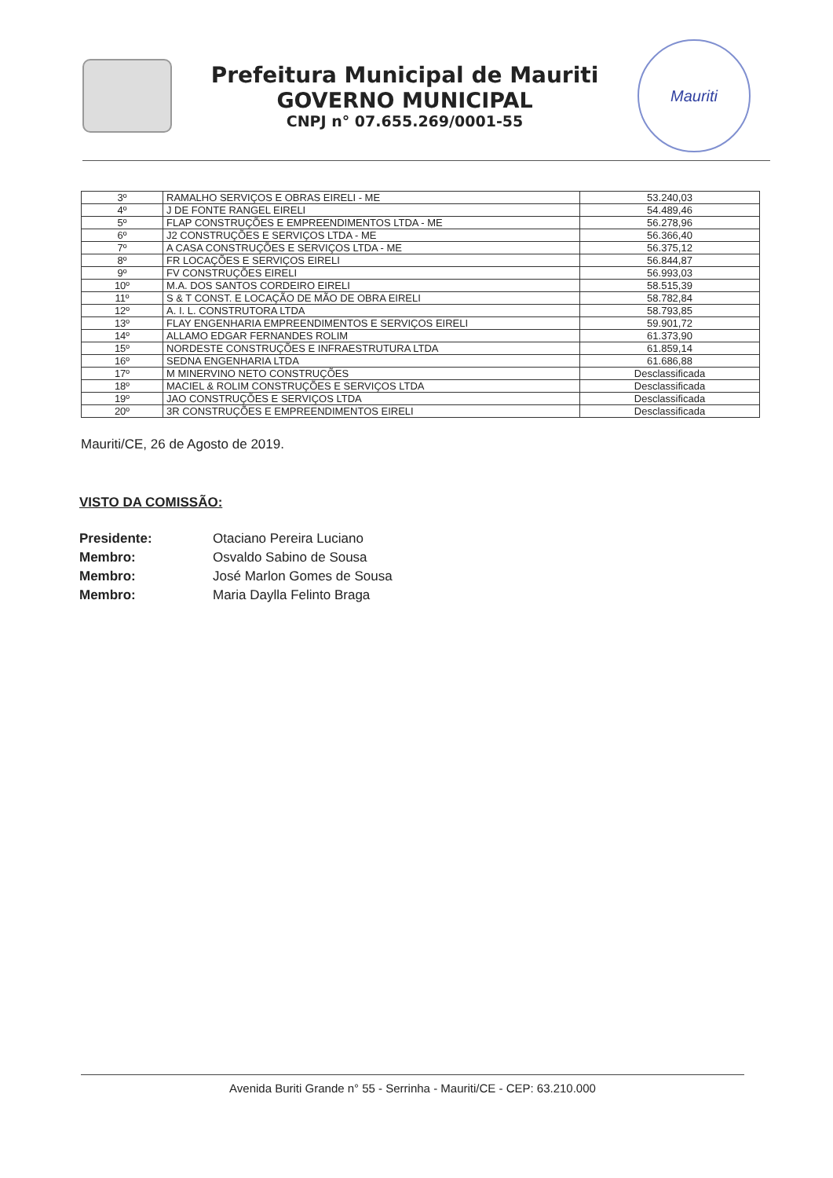Prefeitura Municipal de Mauriti
GOVERNO MUNICIPAL
CNPJ n° 07.655.269/0001-55
Mauriti
| 3º | RAMALHO SERVIÇOS E OBRAS EIRELI - ME | 53.240,03 |
| 4º | J DE FONTE RANGEL EIRELI | 54.489,46 |
| 5º | FLAP CONSTRUÇÕES E EMPREENDIMENTOS LTDA - ME | 56.278,96 |
| 6º | J2 CONSTRUÇÕES E SERVIÇOS LTDA - ME | 56.366,40 |
| 7º | A CASA CONSTRUÇÕES E SERVIÇOS LTDA - ME | 56.375,12 |
| 8º | FR LOCAÇÕES E SERVIÇOS EIRELI | 56.844,87 |
| 9º | FV CONSTRUÇÕES EIRELI | 56.993,03 |
| 10º | M.A. DOS SANTOS CORDEIRO EIRELI | 58.515,39 |
| 11º | S & T CONST. E LOCAÇÃO DE MÃO DE OBRA EIRELI | 58.782,84 |
| 12º | A. I. L. CONSTRUTORA LTDA | 58.793,85 |
| 13º | FLAY ENGENHARIA EMPREENDIMENTOS E SERVIÇOS EIRELI | 59.901,72 |
| 14º | ALLAMO EDGAR FERNANDES ROLIM | 61.373,90 |
| 15º | NORDESTE CONSTRUÇÕES E INFRAESTRUTURA LTDA | 61.859,14 |
| 16º | SEDNA ENGENHARIA LTDA | 61.686,88 |
| 17º | M MINERVINO NETO CONSTRUÇÕES | Desclassificada |
| 18º | MACIEL & ROLIM CONSTRUÇÕES E SERVIÇOS LTDA | Desclassificada |
| 19º | JAO CONSTRUÇÕES E SERVIÇOS LTDA | Desclassificada |
| 20º | 3R CONSTRUÇÕES E EMPREENDIMENTOS EIRELI | Desclassificada |
Mauriti/CE, 26 de Agosto de 2019.
VISTO DA COMISSÃO:
Presidente: Otaciano Pereira Luciano Membro: Osvaldo Sabino de Sousa Membro: José Marlon Gomes de Sousa Membro: Maria Daylla Felinto Braga
Avenida Buriti Grande n° 55 - Serrinha - Mauriti/CE - CEP: 63.210.000